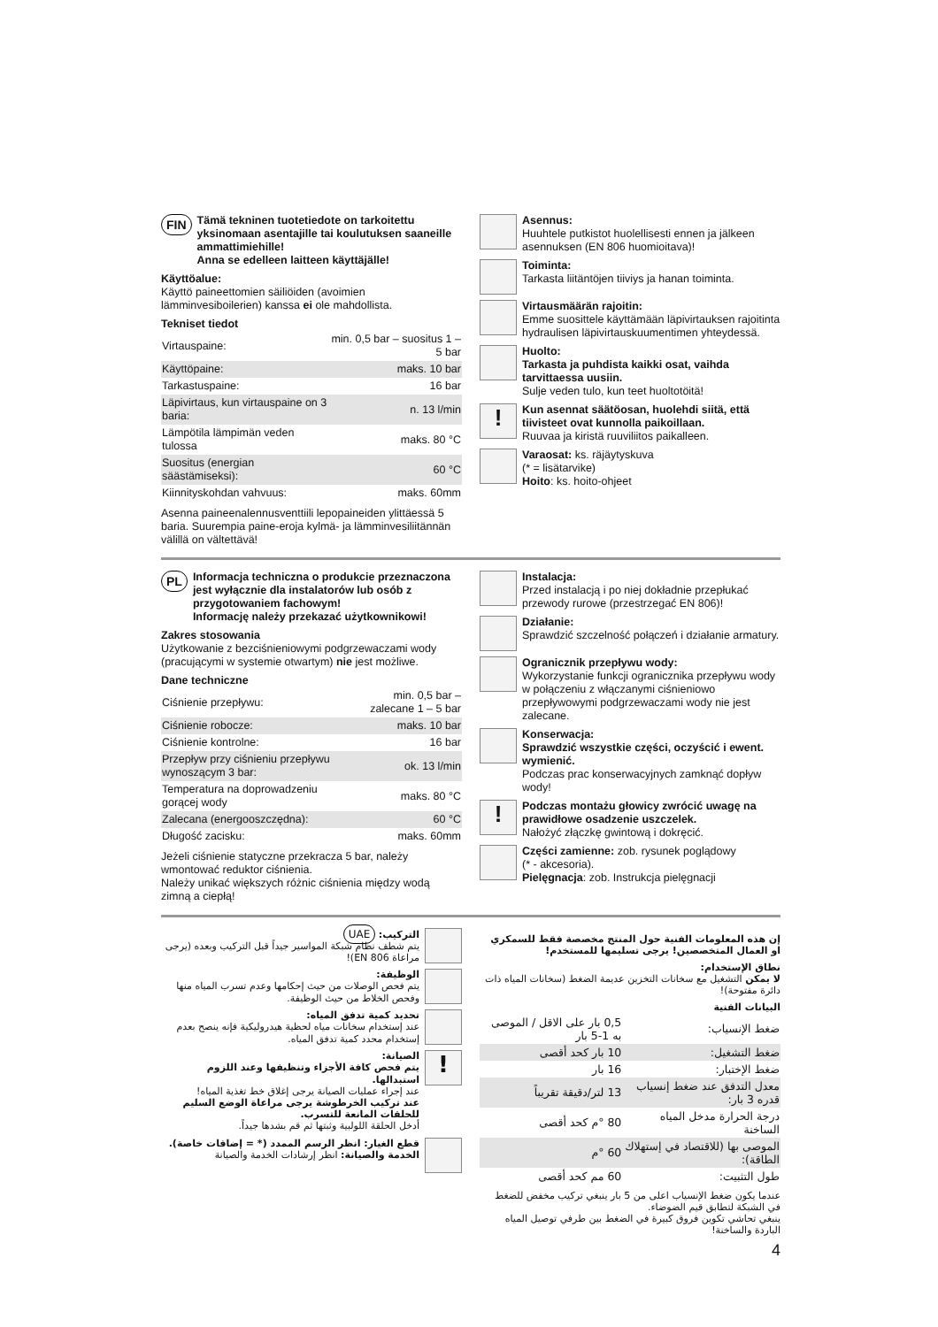FIN
Tämä tekninen tuotetiedote on tarkoitettu yksinomaan asentajille tai koulutuksen saaneille ammattimiehille!
Anna se edelleen laitteen käyttäjälle!
Käyttöalue:
Käyttö paineettomien säiliöiden (avoimien lämminvesiboilerien) kanssa ei ole mahdollista.
Tekniset tiedot
| Virtauspaine: | min. 0,5 bar – suositus 1 – 5 bar |
| Käyttöpaine: | maks. 10 bar |
| Tarkastuspaine: | 16 bar |
| Läpivirtaus, kun virtauspaine on 3 baria: | n. 13 l/min |
| Lämpötila lämpimän veden tulossa | maks. 80 °C |
| Suositus (energian säästämiseksi): | 60 °C |
| Kiinnityskohdan vahvuus: | maks. 60mm |
Asenna paineenalennusventtiili lepopaineiden ylittäessä 5 baria. Suurempia paine-eroja kylmä- ja lämminvesiliitännän välillä on vältettävä!
Asennus:
Huuhtele putkistot huolellisesti ennen ja jälkeen asennuksen (EN 806 huomioitava)!
Toiminta:
Tarkasta liitäntöjen tiiviys ja hanan toiminta.
Virtausmäärän rajoitin:
Emme suosittele käyttämään läpivirtauksen rajoitinta hydraulisen läpivirtauskuumentimen yhteydessä.
Huolto:
Tarkasta ja puhdista kaikki osat, vaihda tarvittaessa uusiin.
Sulje veden tulo, kun teet huoltotöitä!
!
Kun asennat säätöosan, huolehdi siitä, että tiivisteet ovat kunnolla paikoillaan.
Ruuvaa ja kiristä ruuviliitos paikalleen.
Varaosat: ks. räjäytyskuva
(* = lisätarvike)
Hoito: ks. hoito-ohjeet
PL
Informacja techniczna o produkcie przeznaczona jest wyłącznie dla instalatorów lub osób z przygotowaniem fachowym!
Informację należy przekazać użytkownikowi!
Zakres stosowania
Użytkowanie z bezciśnieniowymi podgrzewaczami wody (pracującymi w systemie otwartym) nie jest możliwe.
Dane techniczne
| Ciśnienie przepływu: | min. 0,5 bar – zalecane 1 – 5 bar |
| Ciśnienie robocze: | maks. 10 bar |
| Ciśnienie kontrolne: | 16 bar |
| Przepływ przy ciśnieniu przepływu wynoszącym 3 bar: | ok. 13 l/min |
| Temperatura na doprowadzeniu gorącej wody | maks. 80 °C |
| Zalecana (energooszczędna): | 60 °C |
| Długość zacisku: | maks. 60mm |
Jeżeli ciśnienie statyczne przekracza 5 bar, należy wmontować reduktor ciśnienia.
Należy unikać większych różnic ciśnienia między wodą zimną a ciepłą!
Instalacja:
Przed instalacją i po niej dokładnie przepłukać przewody rurowe (przestrzegać EN 806)!
Działanie:
Sprawdzić szczelność połączeń i działanie armatury.
Ogranicznik przepływu wody:
Wykorzystanie funkcji ogranicznika przepływu wody w połączeniu z włączanymi ciśnieniowo przepływowymi podgrzewaczami wody nie jest zalecane.
Konserwacja:
Sprawdzić wszystkie części, oczyścić i ewent. wymienić.
Podczas prac konserwacyjnych zamknąć dopływ wody!
!
Podczas montażu głowicy zwrócić uwagę na prawidłowe osadzenie uszczelek.
Nałożyć złączkę gwintową i dokręcić.
Części zamienne: zob. rysunek poglądowy
(* - akcesoria).
Pielęgnacja: zob. Instrukcja pielęgnacji
إن هذه المعلومات الفنية حول المنتج مخصصة فقط للسمكري او العمال المتخصصين! يرجى تسليمها للمستخدم!
نطاق الإستخدام:
لا يمكن التشغيل مع سخانات التخزين عديمة الضغط (سخانات المياه ذات دائرة مفتوحة)!
البيانات الفنية
| ضغط الإنسياب: | 0,5 بار على الاقل / الموصى به 1-5 بار |
| ضغط التشغيل: | 10 بار كحد أقصى |
| ضغط الإختبار: | 16 بار |
| معدل التدفق عند ضغط إنسياب قدره 3 بار: | 13 لتر/دقيقة تقريباً |
| درجة الحرارة مدخل المياه الساخنة | 80 °م كحد أقصى |
| الموصى بها (للاقتصاد في إستهلاك الطاقة): | 60 °م |
| طول التثبيت: | 60 مم كحد أقصى |
عندما يكون ضغط الإنسياب اعلى من 5 بار ينبغي تركيب مخفض للضغط في الشبكة لتطابق قيم الضوضاء.
ينبغي تحاشي تكوين فروق كبيرة في الضغط بين طرفي توصيل المياه الباردة والساخنة!
4
التركيب: UAE
يتم شطف نظام شبكة المواسير جيداً قبل التركيب وبعده (يرجى مراعاة EN 806)!
الوظيفة:
يتم فحص الوصلات من حيث إحكامها وعدم تسرب المياه منها وفحص الخلاط من حيث الوظيفة.
تحديد كمية تدفق المياه:
عند إستخدام سخانات مياه لحظية هيدروليكية فإنه ينصح بعدم إستخدام محدد كمية تدفق المياه.
!
الصيانة:
يتم فحص كافة الأجزاء وتنظيفها وعند اللزوم استبدالها.
عند إجراء عمليات الصيانة يرجى إغلاق خط تغذية المياه!
عند تركيب الخرطوشة يرجى مراعاة الوضع السليم للحلقات المانعة للتسرب.
أدخل الحلقة اللولبية وثبتها ثم قم بشدها جيداً.
قطع الغيار: انظر الرسم الممدد (* = إضافات خاصة).
الخدمة والصيانة: انظر إرشادات الخدمة والصيانة